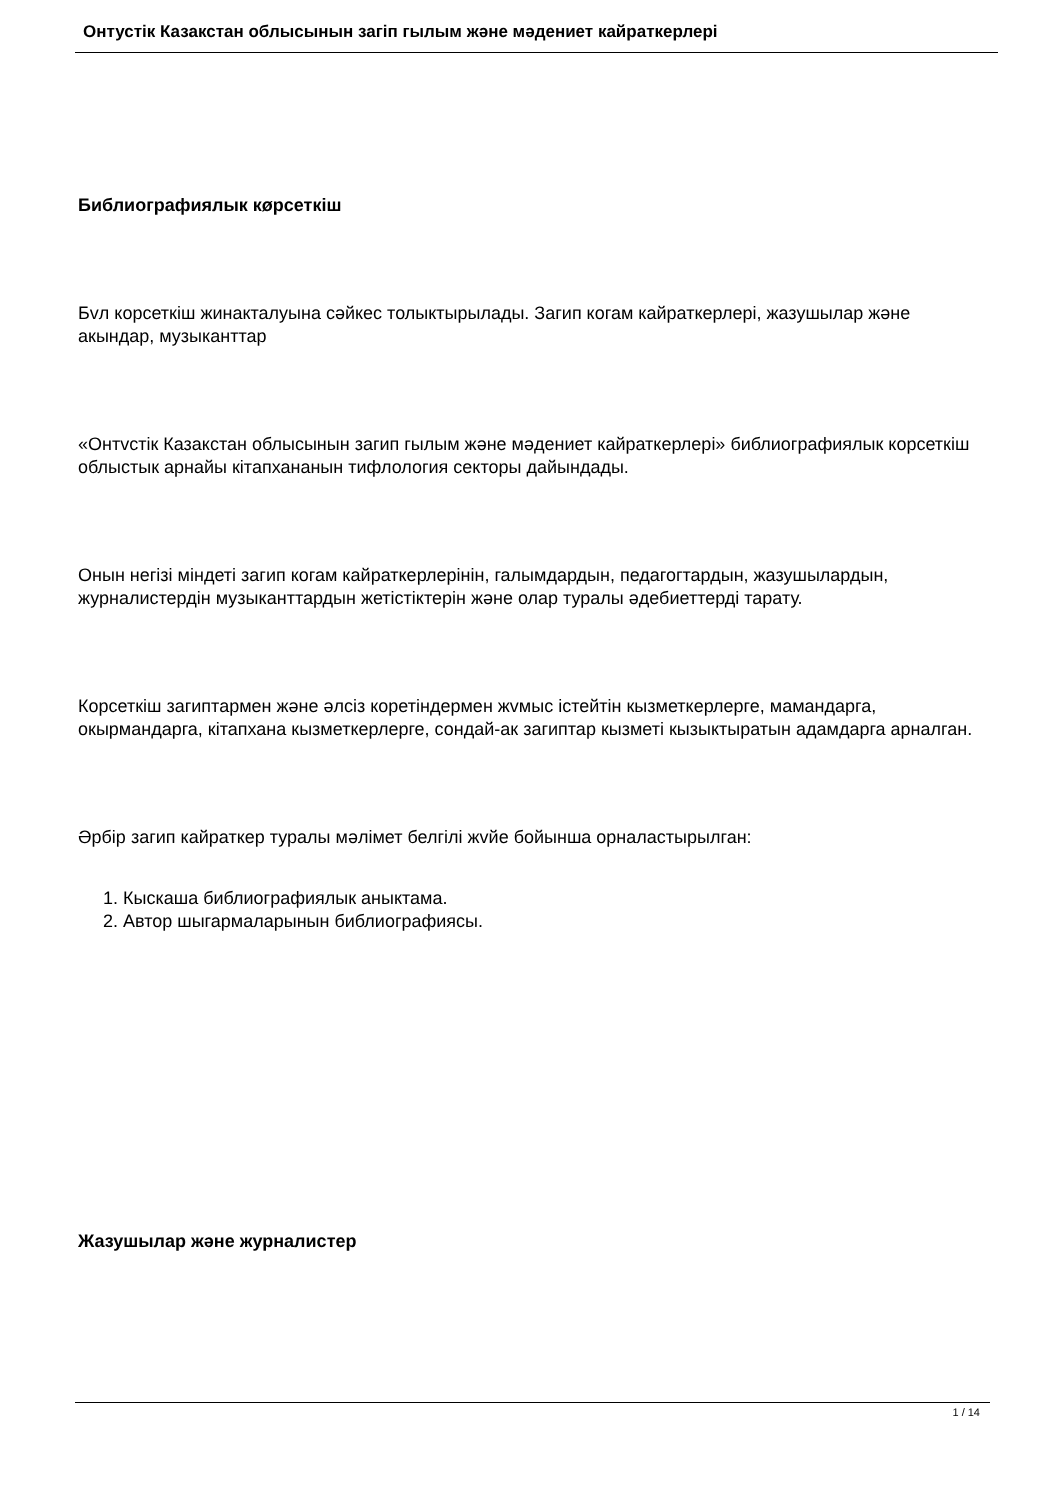Онтустік Казакстан облысынын загіп гылым жəне мəдениет кайраткерлері
Библиографиялык кøрсеткіш
Бvл корсеткіш жинакталуына сəйкес толыктырылады. Загип когам кайраткерлері, жазушылар жəне акындар, музыканттар
«Онтvстік Казакстан облысынын загип гылым жəне мəдениет кайраткерлері» библиографиялык корсеткіш облыстык арнайы кітапхананын тифлология секторы дайындады.
Онын негізі міндеті загип когам кайраткерлерінін, галымдардын, педагогтардын, жазушылардын, журналистердін музыканттардын жетістіктерін жəне олар туралы əдебиеттерді тарату.
Корсеткіш загиптармен жəне əлсіз коретіндермен жvмыс істейтін кызметкерлерге, мамандарга, окырмандарга, кітапхана кызметкерлерге, сондай-ак загиптар кызметі кызыктыратын адамдарга арналган.
Əрбір загип кайраткер туралы мəлімет белгілі жvйе бойынша орналастырылган:
1. Кыскаша библиографиялык аныктама.
2. Автор шыгармаларынын библиографиясы.
Жазушылар жəне журналистер
1 / 14